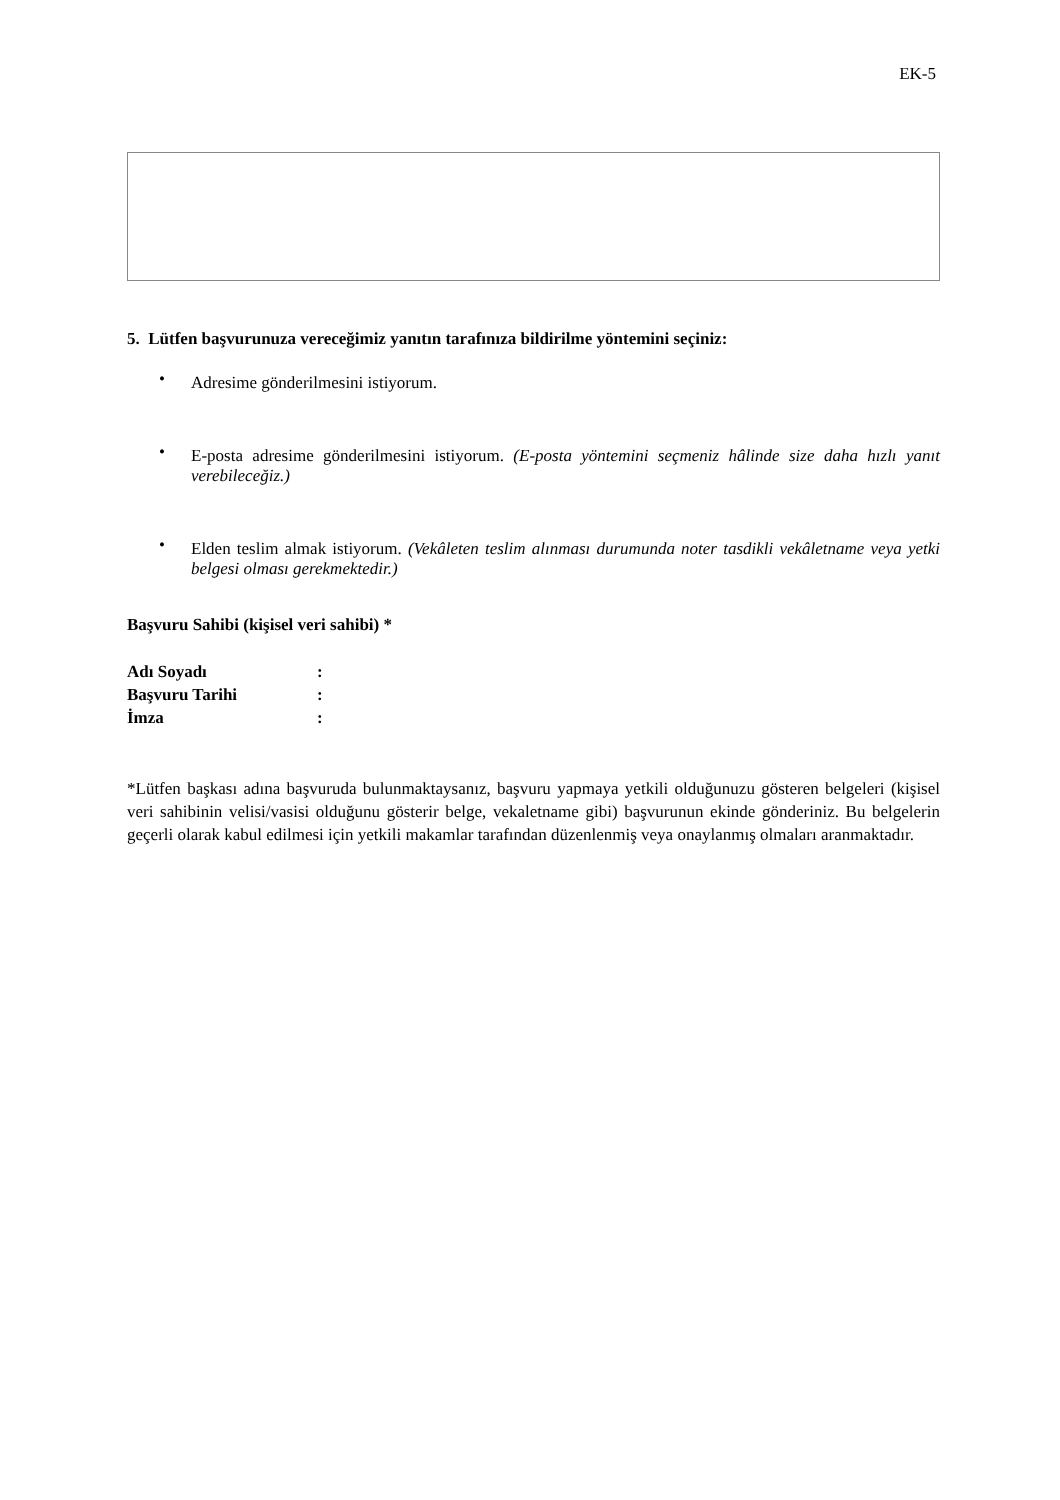EK-5
5. Lütfen başvurunuza vereceğimiz yanıtın tarafınıza bildirilme yöntemini seçiniz:
• Adresime gönderilmesini istiyorum.
• E-posta adresime gönderilmesini istiyorum. (E-posta yöntemini seçmeniz hâlinde size daha hızlı yanıt verebileceğiz.)
• Elden teslim almak istiyorum. (Vekâleten teslim alınması durumunda noter tasdikli vekâletname veya yetki belgesi olması gerekmektedir.)
Başvuru Sahibi (kişisel veri sahibi) *
| Adı Soyadı | : |
| Başvuru Tarihi | : |
| İmza | : |
*Lütfen başkası adına başvuruda bulunmaktaysanız, başvuru yapmaya yetkili olduğunuzu gösteren belgeleri (kişisel veri sahibinin velisi/vasisi olduğunu gösterir belge, vekaletname gibi) başvurunun ekinde gönderiniz. Bu belgelerin geçerli olarak kabul edilmesi için yetkili makamlar tarafından düzenlenmiş veya onaylanmış olmaları aranmaktadır.